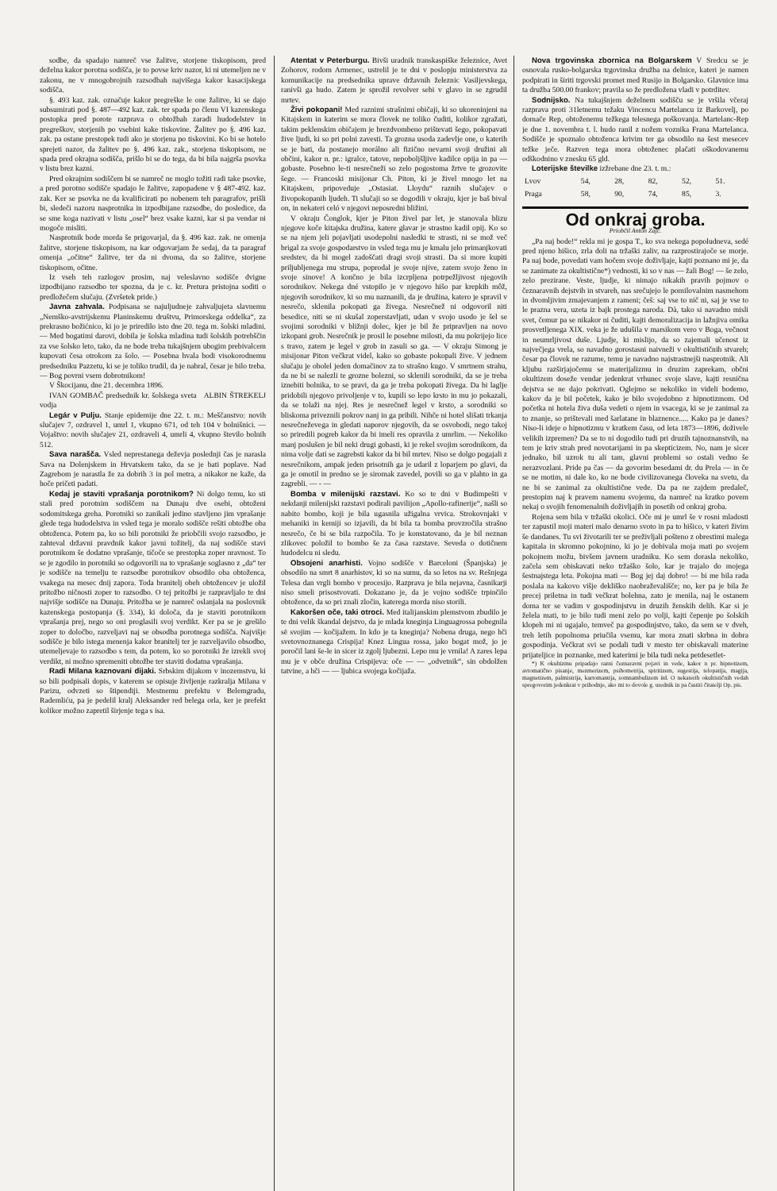sodbe, da spadajo namreč vse žalitve, storjene tiskopisom, pred deželna kakor porotna sodišča, je to povse kriv nazor, ki ni utemeljen ne v zakonu, ne v mnogobrojnih razsodbah najvišega kakor kasacijskega sodišča.
§. 493 kaz. zak. označuje kakor pregreške le one žalitve, ki se dajo subsumirati pod §. 487—492 kaz. zak. ter spada po členu VI kazenskega postopka pred porote razprava o obtožbah zaradi hudodelstev in pregreškov, storjenih po vsebini kake tiskovine. Žalitev po §. 496 kaz. zak. pa ostane prestopek tudi ako je storjena po tiskovini. Ko bi se hotelo sprejeti nazor, da žalitev po §. 496 kaz. zak., storjena tiskopisom, ne spada pred okrajna sodišča, prišlo bi se do tega, da bi bila najgrša psovka v listu brez kazni.
Pred okrajnim sodiščem bi se namreč ne moglo tožiti radi take psovke, a pred porotno sodišče spadajo le žalitve, zapopadene v § 487-492. kaz. zak. Ker se psovka ne da kvalificirati po nobenem teh paragrafov, prišli bi, sledeči nazoru nasprotnika in izpodbijane razsodbe, do posledice, da se sme koga nazivati v listu „osel“ brez vsake kazni, kar si pa vendar ni mogoče misliti.
Nasprotnik bode morda še prigovarjal, da §. 496 kaz. zak. ne omenja žalitve, storjene tiskopisom, na kar odgovarjam že sedaj, da ta paragraf omenja „očitne“ žalitve, ter da ni dvoma, da so žalitve, storjene tiskopisom, očitne.
Iz vseh teh razlogov prosim, naj veleslavno sodišče dvigne izpodbijano razsodbo ter spozna, da je c. kr. Pretura pristojna soditi o predložečem slučaju. (Zvršetek pride.)
Javna zahvala. Podpisana se najuljudneje zahvaljujeta slavnemu „Nemško-avstrijskemu Planinskemu društvu, Primorskega oddelka“, za prekrasno božićnico, ki jo je priredilo isto dne 20. tega m. šolski mladini. — Med bogatimi darovi, dobila je šolska mladina tudi šolskih potrebščin za vse šolsko leto, tako, da ne bode treba tukajšnjem ubogim prebivalcem kupovati česa otrokom za šolo. — Posebna hvala bodi visokorodnemu predsedniku Pazzetu, ki se je toliko trudil, da je nabral, česar je bilo treba. — Bog povrni vsem dobrotnikom!
V Škocijanu, dne 21. decembra 1896.
IVAN GOMBAČ predsednik kr. šolskega sveta ALBIN ŠTREKELJ vodja
Legár v Pulju. Stanje epidemije dne 22. t. m.: Meščanstvo: novih slučajev 7, ozdravel 1, umrl 1, vkupno 671, od teh 104 v bolnišnici. — Vojaštvo: novih slučajev 21, ozdraveli 4, umrli 4, vkupno število bolnih 512.
Sava narašča. Vsled neprestanega deževja poslednji čas je narasla Sava na Dolenjskem in Hrvatskem tako, da se je bati poplave. Nad Zagrebom je narastla že za dobrih 3 in pol metra, a nikakor ne kaže, da hoče pričeti padati.
Kedaj je staviti vprašanja porotnikom? Ni dolgo temu, ko sti stali pred porotnim sodiščem na Dunaju dve osebi, obtoženi sodomitskega greha. Porotniki so zanikali jedino stavljeno jim vprašanje glede tega hudodelstva in vsled tega je moralo sodišče rešiti obtožbe oba obtoženca. Potem pa, ko so bili porotniki že priobčili svojo razsodbo, je zahteval državni pravdnik kakor javni tožitelj, da naj sodišče stavi porotnikom še dodatno vprašanje, tičoče se prestopka zoper nravnost. To se je zgodilo in porotniki so odgovorili na to vprašanje soglasno z „da“ ter je sodišče na temelju te razsodbe porotnikov obsodilo oba obtoženca, vsakega na mesec dnij zapora. Toda branitelj obeh obtožencev je uložil pritožbo ničnosti zoper to razsodbo. O tej pritožbi je razpravljalo te dni najvišje sodišče na Dunaju. Pritožba se je namreč oslanjala na poslovnik kazenskega postopanja (§. 334), ki določa, da je staviti porotnikom vprašanja prej, nego so oni proglasili svoj verdikt. Ker pa se je grešilo zoper to določbo, razveljavi naj se obsodba porotnega sodišča. Najvišje sodišče je bilo istega menenja kakor branitelj ter je razveljavilo obsodbo, utemeljevaje to razsodbo s tem, da potem, ko so porotniki že izrekli svoj verdikt, ni možno spremeniti obtožbe ter staviti dodatna vprašanja.
Radi Milana kaznovani dijaki. Srbskim dijakom v inozemstvu, ki so bili podpisali dopis, v katerem se opisuje življenje razkralja Milana v Parizu, odvzeti so štipendiji. Mestnemu prefektu v Belemgradu, Rademliću, pa je pedelil kralj Aleksander red belega orla, ker je prefekt kolikor možno zapretil širjenje tega s isa.
Atentat v Peterburgu. Bivši uradnik transkaspiške železnice, Avet Zohorov, rodom Armenec, ustrelil je te dni v poslopju ministerstva za komunikacije na predsednika uprave državnih železnic Vasiljevskega, ranivši ga hudo. Zatem je sprožil revolver sebi v glavo in se zgrudil mrtev.
Živi pokopani! Med raznimi strašnimi običaji, ki so ukoreninjeni na Kitajskem in katerim se mora človek ne toliko čuditi, kolikor zgražati, takim peklenskim običajem je brezdvombeno prištevati šego, pokopavati žive ljudi, ki so pri polni zavesti. Ta grozna usoda zadevlje one, o katerih se je bati, da postanejo morálno ali fizično nevarni svoji družini ali občini, kakor n. pr.: igralce, tatove, nepoboljšljive kadilce opija in pa — gobaste. Posebno le-ti nesrečneži so zelo pogostoma žrtve te grozovite šege. — Francoski misijonar Ch. Piton, ki je živel mnogo let na Kitajskem, pripoveduje „Ostasiat. Lloydu“ raznih slučajev o živopokopanih ljudeh. Ti slučaji so se dogodili v okraju, kjer je baš bival on, in nekateri celó v njegovi neposredni bližini.
V okraju Čonglok, kjer je Piton živel par let, je stanovala blizu njegove koče kitajska družina, katere glavar je strastno kadil opij. Ko so se na njem jeli pojavljati usodepolni nasledki te strasti, ni se mož več brigal za svoje gospodarstvo in vsled tega mu je kmalu jelo primanjkovati sredstev, da bi mogel zadoščati dragi svoji strasti. Da si more kupiti priljubljenega mu strupa, poprodal je svoje njive, zatem svojo ženo in svoje sinove! A končno je bila izcrpljena potrpežljivost njegovih sorodnikov. Nekega dné vstopilo je v njegovo hišo par krepkih môž, njegovih sorodnikov, ki so mu naznanili, da je družina, katero je spravil v nesrečo, sklenila pokopati ga živega. Nesrečnež ni odgovoril niti besedice, niti se ni skušal zoperstavljati, udan v svojo usodo je šel se svojimi sorodniki v bližnji dolec, kjer je bil že pripravljen na novo izkopani grob. Nesrečnik je prosil le posebne milosti, da mu pokrijejo lice s travo, zatem je legel v grob in zasuli so ga. — V okraju Simong je misijonar Piton večkrat videl, kako so gobaste pokopali žive. V jednem slučaju je obolel jeden domačinov za to strašno kugo. V smrtnem strahu, da ne bi se nalezli te grozne bolezni, so sklenili sorodniki, da se je treba iznebiti bolnika, to se pravi, da ga je treba pokopati živega. Da bi laglje pridobili njegovo privoljenje v to, kupili so lepo krsto in mu jo pokazali, da se tolaži na njej. Res je nesrečnež legel v krsto, a sorodniki so bliskoma priveznili pokrov nanj in ga pribili. Nihče ni hotel slišati trkanja nesrečneževega in gledati naporov njegovih, da se osvobodi, nego takoj so priredili pogreb kakor da bi imeli res opravila z umrlim. — Nekoliko manj poslušen je bil neki drugi gobasti, ki je rekel svojim sorodnikom, da nima volje dati se zagrebsti kakor da bi bil mrtev. Niso se dolgo pogajali z nesrečnikom, ampak jeden prisotnih ga je udaril z loparjem po glavi, da ga je omotil in predno se je siromak zavedel, povili so ga v plahto in ga zagrebli. — - —
Bomba v milenijski razstavi. Ko so te dni v Budimpešti v nekdanji milenijski razstavi podirali pavilijon „Apollo-rafinerije“, našli so nabito bombo, koji je bila ugasnila užigalna vrvica. Strokovnjaki v mehaniki in kemiji so izjavili, da bi bila ta bomba provzročila strašno nesrečo, če bi se bila razpočila. To je konstatovano, da je bil neznan zlikovec položil to bombo še za časa razstave. Seveda o dotičnem hudodelcu ni sledu.
Obsojeni anarhisti. Vojno sodišče v Barceloni (Španjska) je obsodilo na smrt 8 anarhistov, ki so na sumu, da so letos na sv. Rešnjega Telesa dan vrgli bombo v procesijo. Razprava je bila nejavna, časnikarji niso smeli prisostvovati. Dokazano je, da je vojno sodišče trpinčilo obtožence, da so pri znali zločin, katerega morda niso storili.
Kakoršen oče, taki otroci. Med italijanskim plemstvom zbudilo je te dni velik škandal dejstvo, da je mlada kneginja Linguagrossa pobegnila së svojim — kočijažem. In kdo je ta kneginja? Nobena druga, nego hči svetovnoznanega Crispija! Knez Lingua rossa, jako bogat mož, jo je poročil lani še-le in sicer iz zgolj ljubezni. Lepo mu je vrnila! A zares lepa mu je v obče družina Crispijeva: oče — — „odvetnik“, sin obdolžen tatvine, a hči — — ljubica svojega kočijaža.
Nova trgovinska zbornica na Bolgarskem V Sredcu se je osnovala rusko-bolgarska trgovinska družba na delnice, kateri je namen podpirati in širiti trgovski promet med Rusijo in Bolgarsko. Glavnice ima ta družba 500.00 frankov; pravila so že predložena vladi v potrditev.
Sodnijsko. Na tukajšnjem deželnem sodišču se je vršila včeraj razprava proti 31letnemu težaku Vincencu Martelancu iz Barkovelj, po domače Rep, obtoženemu težkega telesnega poškovanja. Martelanc-Rep je dne 1. novembra t. l. hudo ranil z nožem voznika Frana Martelanca. Sodišče je spoznalo obtoženca krivim ter ga obsodilo na šest mesecev težke ječe. Razven tega mora obtoženec plačati oškodovanemu odškodnino v znesku 65 gld.
Loterijske številke izžrebane dne 23. t. m.:
| Lvov | 54, | 28, | 82, | 52, | 51. |
| Praga | 58, | 90, | 74, | 85, | 3. |
Od onkraj groba.
Priobčil Anton Zajc.
„Pa naj bode!“ rekla mi je gospa T., ko sva nekega popoludneva, sedé pred njeno hišico, zrla doli na tržaški zaliv, na razprostirajoče se morje. Pa naj bode, povedati vam hočem svoje doživljaje, kajti poznano mi je, da se zanimate za okultistične*) vednosti, ki so v nas — žali Bog! — še zelo, zelo prezirane. Veste, ljudje, ki nimajo nikakih pravih pojmov o čeznaravnih dejstvih in stvareh, nas srečujejo le pomilovalnim nasmehom in dvomljivim zmajevanjem z rameni; češ: saj vse to nič ni, saj je vse to le prazna vera, uzeta iz bajk prostega naroda. Dà, tako si navadno misli svet, čemur pa se nikakor ni čuditi, kajti demoralizacija in lažnjiva omika prosvetljenega XIX. veka je že udušila v marsikom vero v Boga, večnost in neumrljivost duše. Ljudje, ki mislijo, da so zajemali učenost iz največjega vrela, so navadno gorostasni naivneži v okultističnih stvareh; česar pa človek ne razume, temu je navadno najstrastnejši nasprotnik. Ali kljubu razširjajočemu se materijalizmu in druzim zaprekam, občni okultizem doseže vendar jedenkrat vrhunec svoje slave, kajti resnična dejstva se ne dajo pokrivati. Oglejmo se nekoliko in videli bodemo, kakov da je bil početek, kako je bilo svojedobno z hipnotizmom. Od početka ni hotela živa duša vedeti o njem in vsacega, ki se je zanimal za to znanje, so prištevali med šarlatane in blaznence..... Kako pa je danes? Niso-li ideje o hipnotizmu v kratkem času, od leta 1873—1896, doživele velikih izpremen? Da se to ni dogodilo tudi pri druzih tajnoznanstvih, na tem je kriv strah pred novotarijami in pa skepticizem. No, nam je sicer jednako, bil uzrok tu ali tam, glavni problemi so ostali vedno še nerazvozlani. Pride pa čas — da govorim besedami dr. du Prela — in če se ne motim, ni dale ko, ko ne bode civilizovanega človeka na svetu, da ne bi se zanimal za okultistične vede. Da pa ne zajdem predaleč, prestopim naj k pravem namenu svojemu, da namreč na kratko povem nekaj o svojih fenomenalnih doživljajih in posetih od onkraj groba.
Rojena sem bila v tržaški okolici. Oče mi je umrl še v rosni mladosti ter zapustil moji materi malo denarno svoto in pa to hišico, v kateri živim še dandanes. Tu svi životarili ter se preživljali pošteno z obrestimi malega kapitala in skromno pokojnino, ki jo je dobivala moja mati po svojem pokojnem možu, bivšem javnem uradniku. Ko sem dorasla nekoliko, začela sem obiskavati neko tržaško šolo, kar je trajalo do mojega šestnajstega leta. Pokojna mati — Bog jej daj dobro! — bi me bila rada poslala na kakovo višje dekliško naobraževališče; no, ker pa je bila že precej priletna in tudi večkrat bolehna, zato je menila, naj le ostanem doma ter se vadim v gospodinjstvu in druzih ženskih delih. Kar si je želela mati, to je bilo tudi meni zelo po volji, kajti čepenje po šolskih klopeh mi ni ugajalo, temveč pa gospodinjstvo, tako, da sem se v dveh, treh letih popolnoma priučila vsemu, kar mora znati skrbna in dobra gospodinja. Večkrat svi se podali tudi v mesto ter obiskavali materine prijateljice in poznanke, med katerimi je bila tudi neka petdesetlet-
*) K okultizmu pripadajo razni čeznaravni pojavi in vede, kakor n pr. hipnotizem, avtomatično pisanje, mezmerizem, psihometrija, spiritizem, sugestija, telopatija, magija, magnetizem, palmistrija, kartomantija, somnambulizem itd. O nekaterih okultističnih vedah spregovorim jedenkrat v prihodnje, ako mi to dovole g. urednik in pa častiti čitatelji Op. pis.